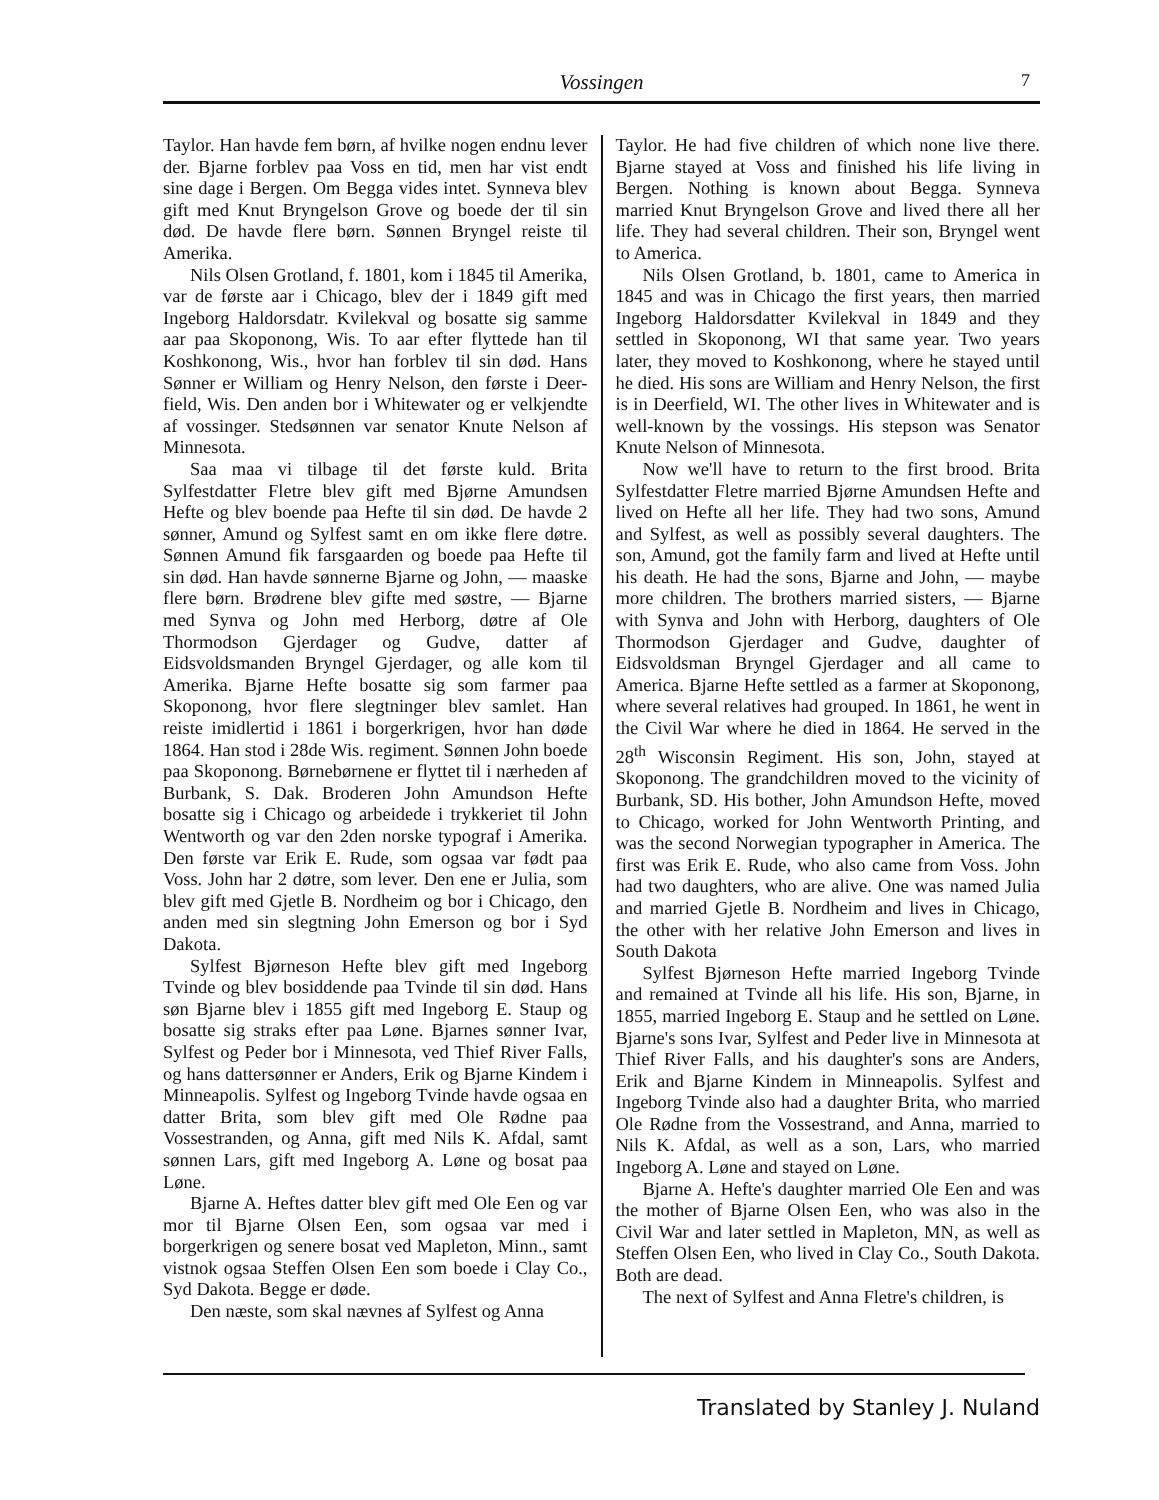Vossingen
7
Taylor. Han havde fem børn, af hvilke nogen endnu lever der. Bjarne forblev paa Voss en tid, men har vist endt sine dage i Bergen. Om Begga vides intet. Synneva blev gift med Knut Bryngelson Grove og boede der til sin død. De havde flere børn. Sønnen Bryngel reiste til Amerika.
Nils Olsen Grotland, f. 1801, kom i 1845 til Amerika, var de første aar i Chicago, blev der i 1849 gift med Ingeborg Haldorsdatr. Kvilekval og bosatte sig samme aar paa Skoponong, Wis. To aar efter flyttede han til Koshkonong, Wis., hvor han forblev til sin død. Hans Sønner er William og Henry Nelson, den første i Deer-field, Wis. Den anden bor i Whitewater og er velkjendte af vossinger. Stedsønnen var senator Knute Nelson af Minnesota.
Saa maa vi tilbage til det første kuld. Brita Sylfestdatter Fletre blev gift med Bjørne Amundsen Hefte og blev boende paa Hefte til sin død. De havde 2 sønner, Amund og Sylfest samt en om ikke flere døtre. Sønnen Amund fik farsgaarden og boede paa Hefte til sin død. Han havde sønnerne Bjarne og John, — maaske flere børn. Brødrene blev gifte med søstre, — Bjarne med Synva og John med Herborg, døtre af Ole Thormodson Gjerdager og Gudve, datter af Eidsvoldsmanden Bryngel Gjerdager, og alle kom til Amerika. Bjarne Hefte bosatte sig som farmer paa Skoponong, hvor flere slegtninger blev samlet. Han reiste imidlertid i 1861 i borgerkrigen, hvor han døde 1864. Han stod i 28de Wis. regiment. Sønnen John boede paa Skoponong. Børnebørnene er flyttet til i nærheden af Burbank, S. Dak. Broderen John Amundson Hefte bosatte sig i Chicago og arbeidede i trykkeriet til John Wentworth og var den 2den norske typograf i Amerika. Den første var Erik E. Rude, som ogsaa var født paa Voss. John har 2 døtre, som lever. Den ene er Julia, som blev gift med Gjetle B. Nordheim og bor i Chicago, den anden med sin slegtning John Emerson og bor i Syd Dakota.
Sylfest Bjørneson Hefte blev gift med Ingeborg Tvinde og blev bosiddende paa Tvinde til sin død. Hans søn Bjarne blev i 1855 gift med Ingeborg E. Staup og bosatte sig straks efter paa Løne. Bjarnes sønner Ivar, Sylfest og Peder bor i Minnesota, ved Thief River Falls, og hans dattersønner er Anders, Erik og Bjarne Kindem i Minneapolis. Sylfest og Ingeborg Tvinde havde ogsaa en datter Brita, som blev gift med Ole Rødne paa Vossestranden, og Anna, gift med Nils K. Afdal, samt sønnen Lars, gift med Ingeborg A. Løne og bosat paa Løne.
Bjarne A. Heftes datter blev gift med Ole Een og var mor til Bjarne Olsen Een, som ogsaa var med i borgerkrigen og senere bosat ved Mapleton, Minn., samt vistnok ogsaa Steffen Olsen Een som boede i Clay Co., Syd Dakota. Begge er døde.
Den næste, som skal nævnes af Sylfest og Anna
Taylor. He had five children of which none live there. Bjarne stayed at Voss and finished his life living in Bergen. Nothing is known about Begga. Synneva married Knut Bryngelson Grove and lived there all her life. They had several children. Their son, Bryngel went to America.
Nils Olsen Grotland, b. 1801, came to America in 1845 and was in Chicago the first years, then married Ingeborg Haldorsdatter Kvilekval in 1849 and they settled in Skoponong, WI that same year. Two years later, they moved to Koshkonong, where he stayed until he died. His sons are William and Henry Nelson, the first is in Deerfield, WI. The other lives in Whitewater and is well-known by the vossings. His stepson was Senator Knute Nelson of Minnesota.
Now we'll have to return to the first brood. Brita Sylfestdatter Fletre married Bjørne Amundsen Hefte and lived on Hefte all her life. They had two sons, Amund and Sylfest, as well as possibly several daughters. The son, Amund, got the family farm and lived at Hefte until his death. He had the sons, Bjarne and John, — maybe more children. The brothers married sisters, — Bjarne with Synva and John with Herborg, daughters of Ole Thormodson Gjerdager and Gudve, daughter of Eidsvoldsman Bryngel Gjerdager and all came to America. Bjarne Hefte settled as a farmer at Skoponong, where several relatives had grouped. In 1861, he went in the Civil War where he died in 1864. He served in the 28<sup>th</sup> Wisconsin Regiment. His son, John, stayed at Skoponong. The grandchildren moved to the vicinity of Burbank, SD. His bother, John Amundson Hefte, moved to Chicago, worked for John Wentworth Printing, and was the second Norwegian typographer in America. The first was Erik E. Rude, who also came from Voss. John had two daughters, who are alive. One was named Julia and married Gjetle B. Nordheim and lives in Chicago, the other with her relative John Emerson and lives in South Dakota
Sylfest Bjørneson Hefte married Ingeborg Tvinde and remained at Tvinde all his life. His son, Bjarne, in 1855, married Ingeborg E. Staup and he settled on Løne. Bjarne's sons Ivar, Sylfest and Peder live in Minnesota at Thief River Falls, and his daughter's sons are Anders, Erik and Bjarne Kindem in Minneapolis. Sylfest and Ingeborg Tvinde also had a daughter Brita, who married Ole Rødne from the Vossestrand, and Anna, married to Nils K. Afdal, as well as a son, Lars, who married Ingeborg A. Løne and stayed on Løne.
Bjarne A. Hefte's daughter married Ole Een and was the mother of Bjarne Olsen Een, who was also in the Civil War and later settled in Mapleton, MN, as well as Steffen Olsen Een, who lived in Clay Co., South Dakota. Both are dead.
The next of Sylfest and Anna Fletre's children, is
Translated by Stanley J. Nuland